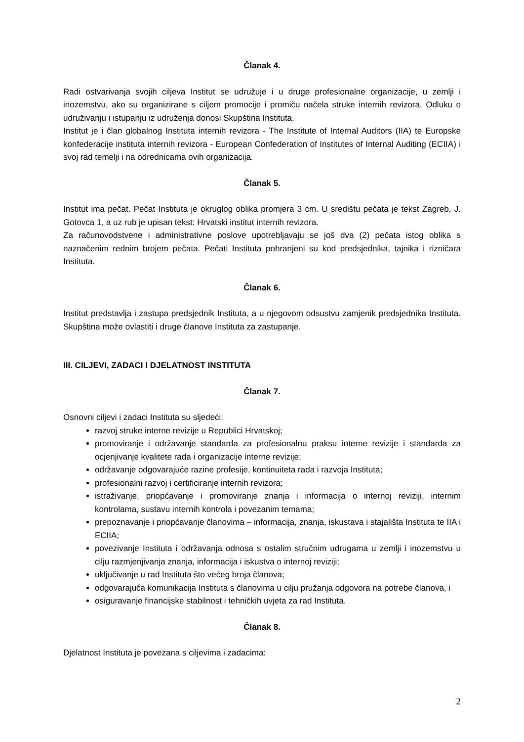Članak 4.
Radi ostvarivanja svojih ciljeva Institut se udružuje i u druge profesionalne organizacije, u zemlji i inozemstvu, ako su organizirane s ciljem promocije i promiču načela struke internih revizora. Odluku o udruživanju i istupanju iz udruženja donosi Skupština Instituta.
Institut je i član globalnog Instituta internih revizora - The Institute of Internal Auditors (IIA) te Europske konfederacije instituta internih revizora - European Confederation of Institutes of Internal Auditing (ECIIA) i svoj rad temelji i na odrednicama ovih organizacija.
Članak 5.
Institut ima pečat. Pečat Instituta je okruglog oblika promjera 3 cm. U središtu pečata je tekst Zagreb, J. Gotovca 1, a uz rub je upisan tekst: Hrvatski institut internih revizora.
Za računovodstvene i administrativne poslove upotrebljavaju se još dva (2) pečata istog oblika s naznačenim rednim brojem pečata. Pečati Instituta pohranjeni su kod predsjednika, tajnika i rizničara Instituta.
Članak 6.
Institut predstavlja i zastupa predsjednik Instituta, a u njegovom odsustvu zamjenik predsjednika Instituta. Skupština može ovlastiti i druge članove Instituta za zastupanje.
III. CILJEVI, ZADACI I DJELATNOST INSTITUTA
Članak 7.
Osnovni ciljevi i zadaci Instituta su sljedeći:
razvoj struke interne revizije u Republici Hrvatskoj;
promoviranje i održavanje standarda za profesionalnu praksu interne revizije i standarda za ocjenjivanje kvalitete rada i organizacije interne revizije;
održavanje odgovarajuće razine profesije, kontinuiteta rada i razvoja Instituta;
profesionalni razvoj i certificiranje internih revizora;
istraživanje, priopćavanje i promoviranje znanja i informacija o internoj reviziji, internim kontrolama, sustavu internih kontrola i povezanim temama;
prepoznavanje i priopćavanje članovima – informacija, znanja, iskustava i stajališta Instituta te IIA i ECIIA;
povezivanje Instituta i održavanja odnosa s ostalim stručnim udrugama u zemlji i inozemstvu u cilju razmjenjivanja znanja, informacija i iskustva o internoj reviziji;
uključivanje u rad Instituta što većeg broja članova;
odgovarajuća komunikacija Instituta s članovima u cilju pružanja odgovora na potrebe članova, i
osiguravanje financijske stabilnost i tehničkih uvjeta za rad Instituta.
Članak 8.
Djelatnost Instituta je povezana s ciljevima i zadacima:
2